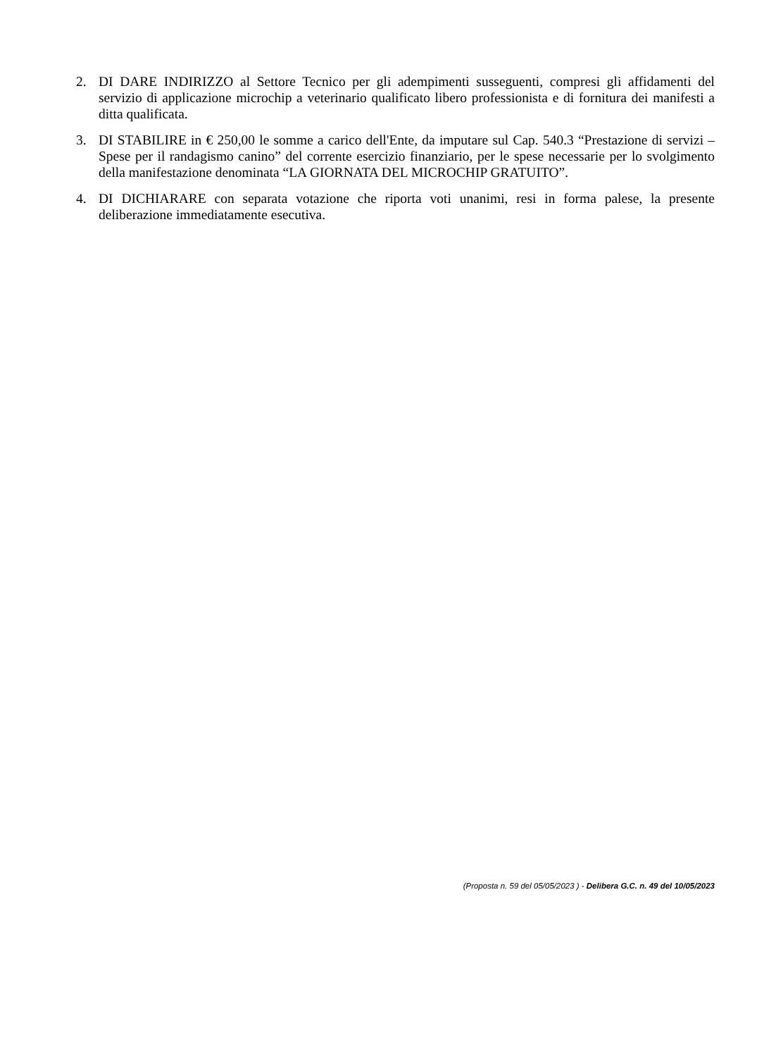2. DI DARE INDIRIZZO al Settore Tecnico per gli adempimenti susseguenti, compresi gli affidamenti del servizio di applicazione microchip a veterinario qualificato libero professionista e di fornitura dei manifesti a ditta qualificata.
3. DI STABILIRE in € 250,00 le somme a carico dell'Ente, da imputare sul Cap. 540.3 “Prestazione di servizi – Spese per il randagismo canino” del corrente esercizio finanziario, per le spese necessarie per lo svolgimento della manifestazione denominata “LA GIORNATA DEL MICROCHIP GRATUITO”.
4. DI DICHIARARE con separata votazione che riporta voti unanimi, resi in forma palese, la presente deliberazione immediatamente esecutiva.
(Proposta n. 59 del 05/05/2023 ) - Delibera G.C. n. 49 del 10/05/2023